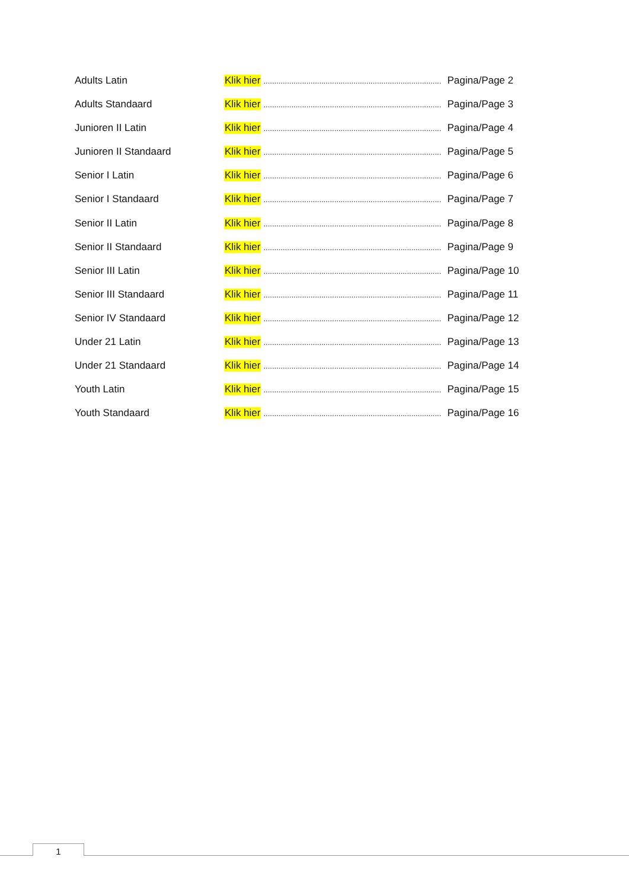Adults Latin Klik hier....................................................................................... Pagina/Page 2
Adults Standaard Klik hier....................................................................................... Pagina/Page 3
Junioren II Latin Klik hier....................................................................................... Pagina/Page 4
Junioren II Standaard Klik hier....................................................................................... Pagina/Page 5
Senior I Latin Klik hier....................................................................................... Pagina/Page 6
Senior I Standaard Klik hier....................................................................................... Pagina/Page 7
Senior II Latin Klik hier....................................................................................... Pagina/Page 8
Senior II Standaard Klik hier....................................................................................... Pagina/Page 9
Senior III Latin Klik hier....................................................................................... Pagina/Page 10
Senior III Standaard Klik hier....................................................................................... Pagina/Page 11
Senior IV Standaard Klik hier....................................................................................... Pagina/Page 12
Under 21 Latin Klik hier....................................................................................... Pagina/Page 13
Under 21 Standaard Klik hier....................................................................................... Pagina/Page 14
Youth Latin Klik hier....................................................................................... Pagina/Page 15
Youth Standaard Klik hier....................................................................................... Pagina/Page 16
1